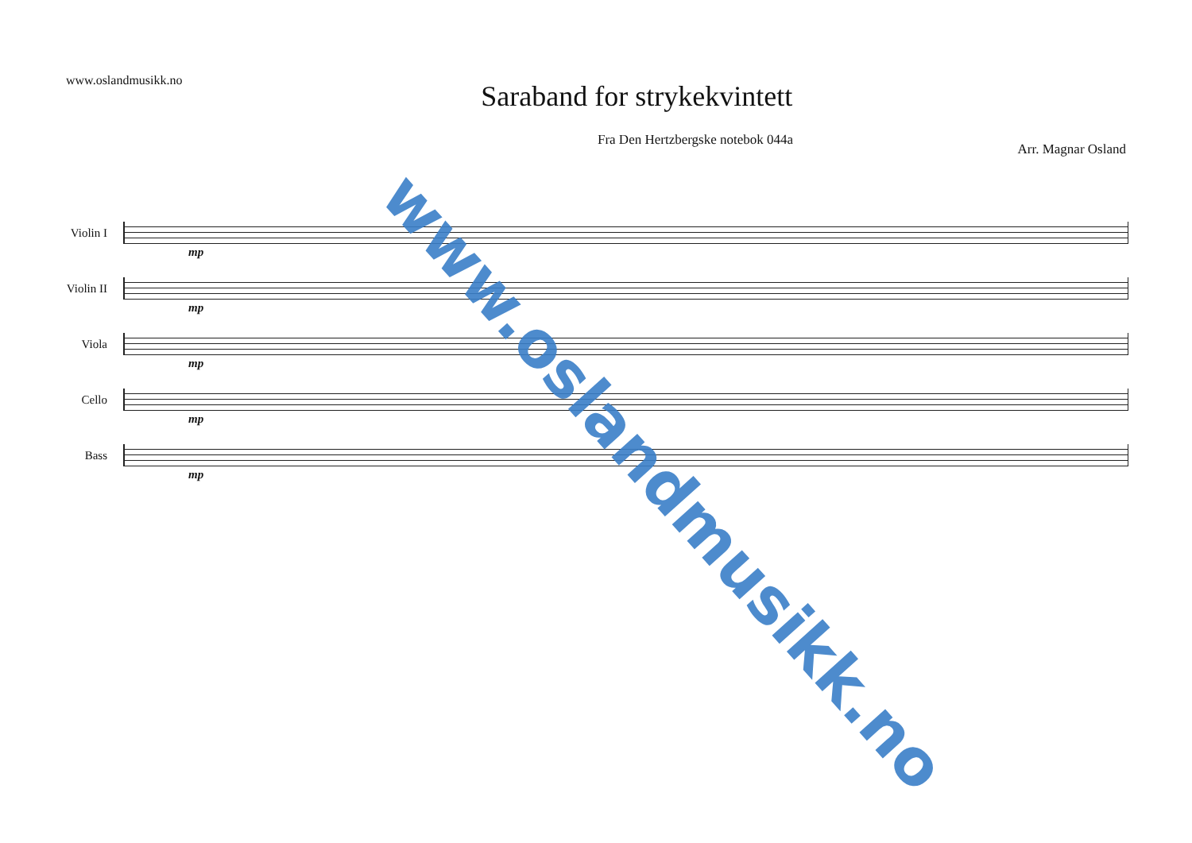www.oslandmusikk.no
Saraband for strykekvintett
Fra Den Hertzbergske notebok 044a
Arr. Magnar Osland
Violin I
mp
Violin II
mp
Viola
mp
Cello
mp
Bass
mp
www.oslandmusikk.no